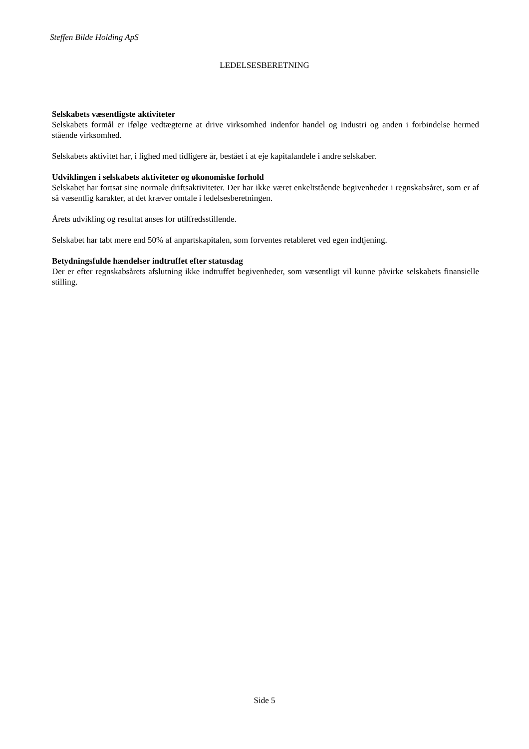Steffen Bilde Holding ApS
LEDELSESBERETNING
Selskabets væsentligste aktiviteter
Selskabets formål er ifølge vedtægterne at drive virksomhed indenfor handel og industri og anden i forbindelse hermed stående virksomhed.
Selskabets aktivitet har, i lighed med tidligere år, bestået i at eje kapitalandele i andre selskaber.
Udviklingen i selskabets aktiviteter og økonomiske forhold
Selskabet har fortsat sine normale driftsaktiviteter. Der har ikke været enkeltstående begivenheder i regnskabsåret, som er af så væsentlig karakter, at det kræver omtale i ledelsesberetningen.
Årets udvikling og resultat anses for utilfredsstillende.
Selskabet har tabt mere end 50% af anpartskapitalen, som forventes retableret ved egen indtjening.
Betydningsfulde hændelser indtruffet efter statusdag
Der er efter regnskabsårets afslutning ikke indtruffet begivenheder, som væsentligt vil kunne påvirke selskabets finansielle stilling.
Side 5